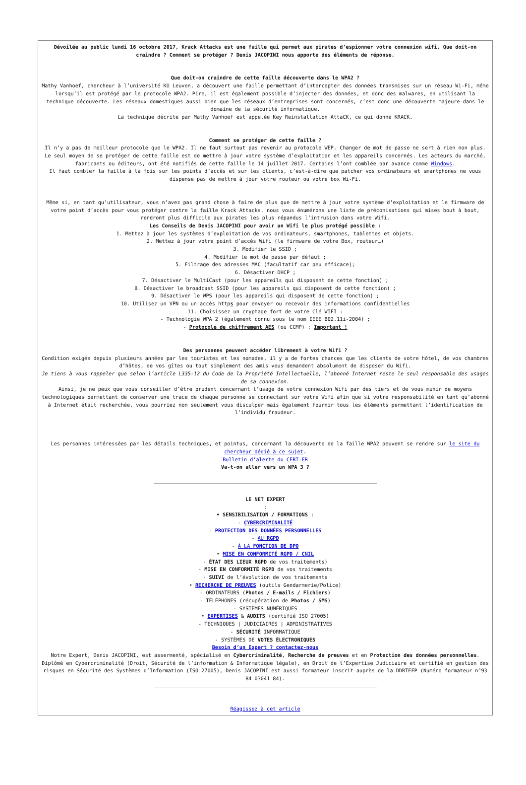Dévoilée au public lundi 16 octobre 2017, Krack Attacks est une faille qui permet aux pirates d’espionner votre connexion wifi. Que doit-on craindre ? Comment se protéger ? Denis JACOPINI nous apporte des éléments de réponse.
Que doit-on craindre de cette faille découverte dans le WPA2 ?
Mathy Vanhoef, chercheur à l’université KU Leuven, a découvert une faille permettant d’intercepter des données transmises sur un réseau Wi-Fi, même lorsqu’il est protégé par le protocole WPA2. Pire, il est également possible d’injecter des données, et donc des malwares, en utilisant la technique découverte. Les réseaux domestiques aussi bien que les réseaux d’entreprises sont concernés, c’est donc une découverte majeure dans le domaine de la sécurité informatique.
La technique décrite par Mathy Vanhoef est appelée Key Reinstallation AttaCK, ce qui donne KRACK.
Comment se protéger de cette faille ?
Il n’y a pas de meilleur protocole que le WPA2. Il ne faut surtout pas revenir au protocole WEP. Changer de mot de passe ne sert à rien non plus. Le seul moyen de se protéger de cette faille est de mettre à jour votre système d’exploitation et les appareils concernés. Les acteurs du marché, fabricants ou éditeurs, ont été notifiés de cette faille le 14 juillet 2017. Certains l’ont comblée par avance comme Windows.
Il faut combler la faille à la fois sur les points d’accès et sur les clients, c’est-à-dire que patcher vos ordinateurs et smartphones ne vous dispense pas de mettre à jour votre routeur ou votre box Wi-Fi.
Même si, en tant qu’utilisateur, vous n’avez pas grand chose à faire de plus que de mettre à jour votre système d’exploitation et le firmware de votre point d’accès pour vous protéger contre la faille Krack Attacks, nous vous énumérons une liste de préconisations qui mises bout à bout, rendront plus difficile aux pirates les plus répandus l’intrusion dans votre Wifi.
Les Conseils de Denis JACOPINI pour avoir un Wifi le plus protégé possible :
1. Mettez à jour les systèmes d’exploitation de vos ordinateurs, smartphones, tablettes et objets.
2. Mettez à jour votre point d’accès Wifi (le firmware de votre Box, routeur…)
3. Modifier le SSID ;
4. Modifier le mot de passe par défaut ;
5. Filtrage des adresses MAC (facultatif car peu efficace);
6. Désactiver DHCP ;
7. Désactiver le MultiCast (pour les appareils qui disposent de cette fonction) ;
8. Désactiver le broadcast SSID (pour les appareils qui disposent de cette fonction) ;
9. Désactiver le WPS (pour les appareils qui disposent de cette fonction) ;
10. Utilisez un VPN ou un accès https pour envoyer ou recevoir des informations confidentielles
11. Choisissez un cryptage fort de votre Clé WIFI :
- Technologie WPA 2 (également connu sous le nom IEEE 802.11i-2004) ;
- Protocole de chiffrement AES (ou CCMP) : Important !
Des personnes peuvent accéder librement à votre Wifi ?
Condition exigée depuis plusieurs années par les touristes et les nomades, il y a de fortes chances que les clients de votre hôtel, de vos chambres d’hôtes, de vos gîtes ou tout simplement des amis vous demandent absolument de disposer du Wifi.
Je tiens à vous rappeler que selon l’article L335-12 du Code de la Propriété Intellectuelle, l’abonné Internet reste le seul responsable des usages de sa connexion.
Ainsi, je ne peux que vous conseiller d’être prudent concernant l’usage de votre connexion Wifi par des tiers et de vous munir de moyens technologiques permettant de conserver une trace de chaque personne se connectant sur votre Wifi afin que si votre responsabilité en tant qu’abonné à Internet était recherchée, vous pourriez non seulement vous disculper mais également fournir tous les éléments permettant l’identification de l’individu fraudeur.
Les personnes intéressées par les détails techniques, et pointus, concernant la découverte de la faille WPA2 peuvent se rendre sur le site du chercheur dédié à ce sujet.
Bulletin d’alerte du CERT-FR
Va-t-on aller vers un WPA 3 ?
LE NET EXPERT
:
• SENSIBILISATION / FORMATIONS :
- CYBERCRIMINALITÉ
- PROTECTION DES DONNÉES PERSONNELLES
- AU RGPD
- À LA FONCTION DE DPO
• MISE EN CONFORMITÉ RGPD / CNIL
- ÉTAT DES LIEUX RGPD de vos traitements)
- MISE EN CONFORMITÉ RGPD de vos traitements
- SUIVI de l’évolution de vos traitements
• RECHERCHE DE PREUVES (outils Gendarmerie/Police)
- ORDINATEURS (Photos / E-mails / Fichiers)
- TÉLÉPHONES (récupération de Photos / SMS)
- SYSTÈMES NUMÉRIQUES
• EXPERTISES & AUDITS (certifié ISO 27005)
- TECHNIQUES | JUDICIAIRES | ADMINISTRATIVES
- SÉCURITÉ INFORMATIQUE
- SYSTÈMES DE VOTES ÉLECTRONIQUES
Besoin d’un Expert ? contactez-nous
Notre Expert, Denis JACOPINI, est assermenté, spécialisé en Cybercriminalité, Recherche de preuves et en Protection des données personnelles. Diplômé en Cybercriminalité (Droit, Sécurité de l’information & Informatique légale), en Droit de l’Expertise Judiciaire et certifié en gestion des risques en Sécurité des Systèmes d’Information (ISO 27005), Denis JACOPINI est aussi formateur inscrit auprès de la DDRTEFP (Numéro formateur n°93 84 03041 84).
Réagissez à cet article